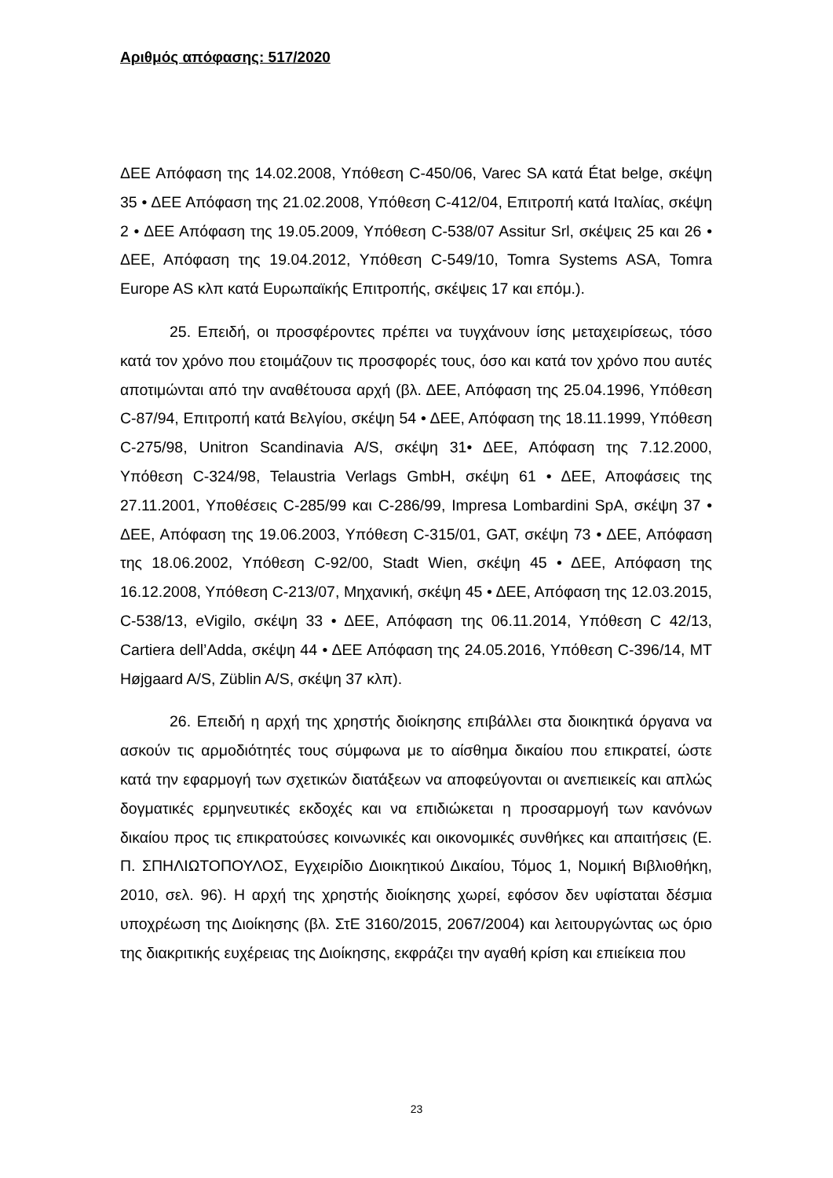Αριθμός απόφασης: 517/2020
ΔΕΕ Απόφαση της 14.02.2008, Υπόθεση C-450/06, Varec SA κατά État belge, σκέψη 35 • ΔΕΕ Απόφαση της 21.02.2008, Υπόθεση C-412/04, Επιτροπή κατά Ιταλίας, σκέψη 2 • ΔΕΕ Απόφαση της 19.05.2009, Υπόθεση C-538/07 Assitur Srl, σκέψεις 25 και 26 • ΔΕΕ, Απόφαση της 19.04.2012, Υπόθεση C-549/10, Tomra Systems ASA, Tomra Europe AS κλπ κατά Ευρωπαϊκής Επιτροπής, σκέψεις 17 και επόμ.).
25. Επειδή, οι προσφέροντες πρέπει να τυγχάνουν ίσης μεταχειρίσεως, τόσο κατά τον χρόνο που ετοιμάζουν τις προσφορές τους, όσο και κατά τον χρόνο που αυτές αποτιμώνται από την αναθέτουσα αρχή (βλ. ΔΕΕ, Απόφαση της 25.04.1996, Υπόθεση C-87/94, Επιτροπή κατά Βελγίου, σκέψη 54 • ΔΕΕ, Απόφαση της 18.11.1999, Υπόθεση C-275/98, Unitron Scandinavia A/S, σκέψη 31• ΔΕΕ, Απόφαση της 7.12.2000, Υπόθεση C-324/98, Telaustria Verlags GmbH, σκέψη 61 • ΔΕΕ, Αποφάσεις της 27.11.2001, Υποθέσεις C-285/99 και C-286/99, Impresa Lombardini SpA, σκέψη 37 • ΔΕΕ, Απόφαση της 19.06.2003, Υπόθεση C-315/01, GAT, σκέψη 73 • ΔΕΕ, Απόφαση της 18.06.2002, Υπόθεση C-92/00, Stadt Wien, σκέψη 45 • ΔΕΕ, Απόφαση της 16.12.2008, Υπόθεση C-213/07, Μηχανική, σκέψη 45 • ΔΕΕ, Απόφαση της 12.03.2015, C-538/13, eVigilo, σκέψη 33 • ΔΕΕ, Απόφαση της 06.11.2014, Υπόθεση C 42/13, Cartiera dell’Adda, σκέψη 44 • ΔΕΕ Απόφαση της 24.05.2016, Υπόθεση C-396/14, MT Højgaard A/S, Züblin A/S, σκέψη 37 κλπ).
26. Επειδή η αρχή της χρηστής διοίκησης επιβάλλει στα διοικητικά όργανα να ασκούν τις αρμοδιότητές τους σύμφωνα με το αίσθημα δικαίου που επικρατεί, ώστε κατά την εφαρμογή των σχετικών διατάξεων να αποφεύγονται οι ανεπιεικείς και απλώς δογματικές ερμηνευτικές εκδοχές και να επιδιώκεται η προσαρμογή των κανόνων δικαίου προς τις επικρατούσες κοινωνικές και οικονομικές συνθήκες και απαιτήσεις (Ε. Π. ΣΠΗΛΙΩΤΟΠΟΥΛΟΣ, Εγχειρίδιο Διοικητικού Δικαίου, Τόμος 1, Νομική Βιβλιοθήκη, 2010, σελ. 96). Η αρχή της χρηστής διοίκησης χωρεί, εφόσον δεν υφίσταται δέσμια υποχρέωση της Διοίκησης (βλ. ΣτΕ 3160/2015, 2067/2004) και λειτουργώντας ως όριο της διακριτικής ευχέρειας της Διοίκησης, εκφράζει την αγαθή κρίση και επιείκεια που
23